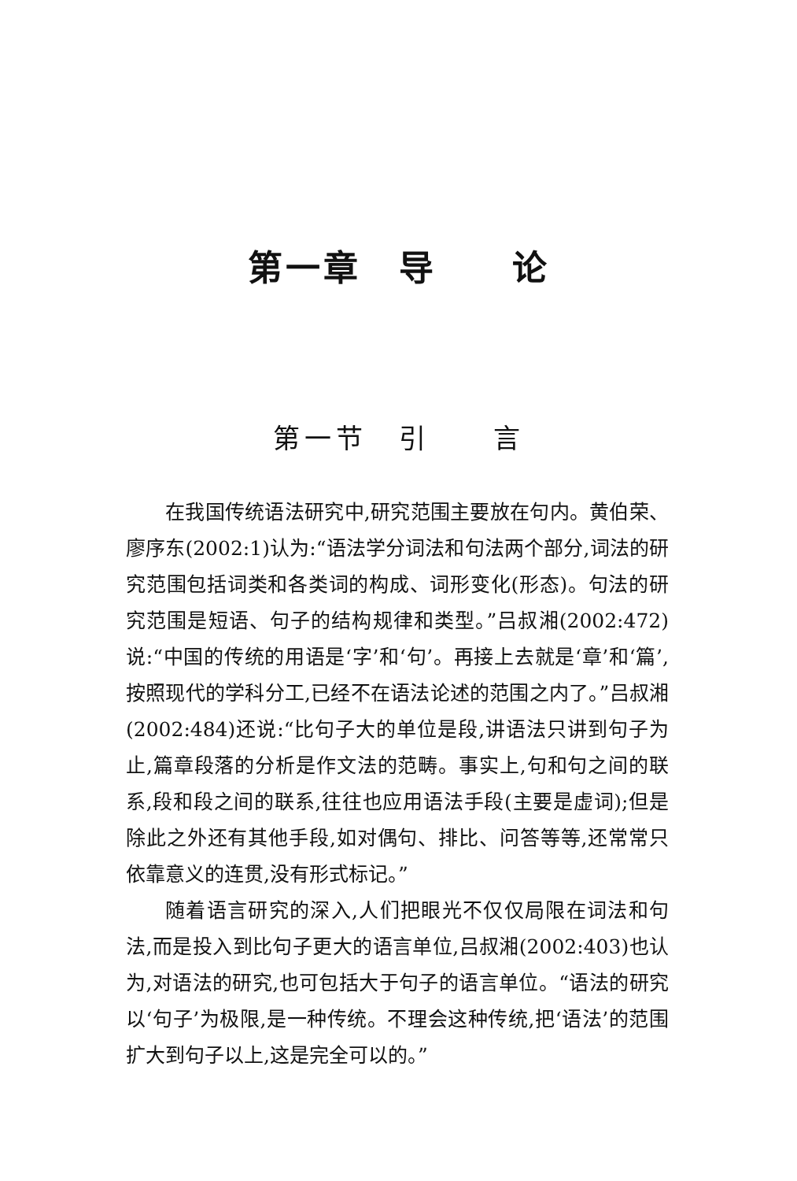第一章　导　　论
第一节　引　　言
在我国传统语法研究中,研究范围主要放在句内。黄伯荣、廖序东(2002:1)认为:“语法学分词法和句法两个部分,词法的研究范围包括词类和各类词的构成、词形变化(形态)。句法的研究范围是短语、句子的结构规律和类型。”吕叔湘(2002:472)说:“中国的传统的用语是‘字’和‘句’。再接上去就是‘章’和‘篇’,按照现代的学科分工,已经不在语法论述的范围之内了。”吕叔湘(2002:484)还说:“比句子大的单位是段,讲语法只讲到句子为止,篇章段落的分析是作文法的范畴。事实上,句和句之间的联系,段和段之间的联系,往往也应用语法手段(主要是虚词);但是除此之外还有其他手段,如对偶句、排比、问答等等,还常常只依靠意义的连贯,没有形式标记。”
随着语言研究的深入,人们把眼光不仅仅局限在词法和句法,而是投入到比句子更大的语言单位,吕叔湘(2002:403)也认为,对语法的研究,也可包括大于句子的语言单位。“语法的研究以‘句子’为极限,是一种传统。不理会这种传统,把‘语法’的范围扩大到句子以上,这是完全可以的。”